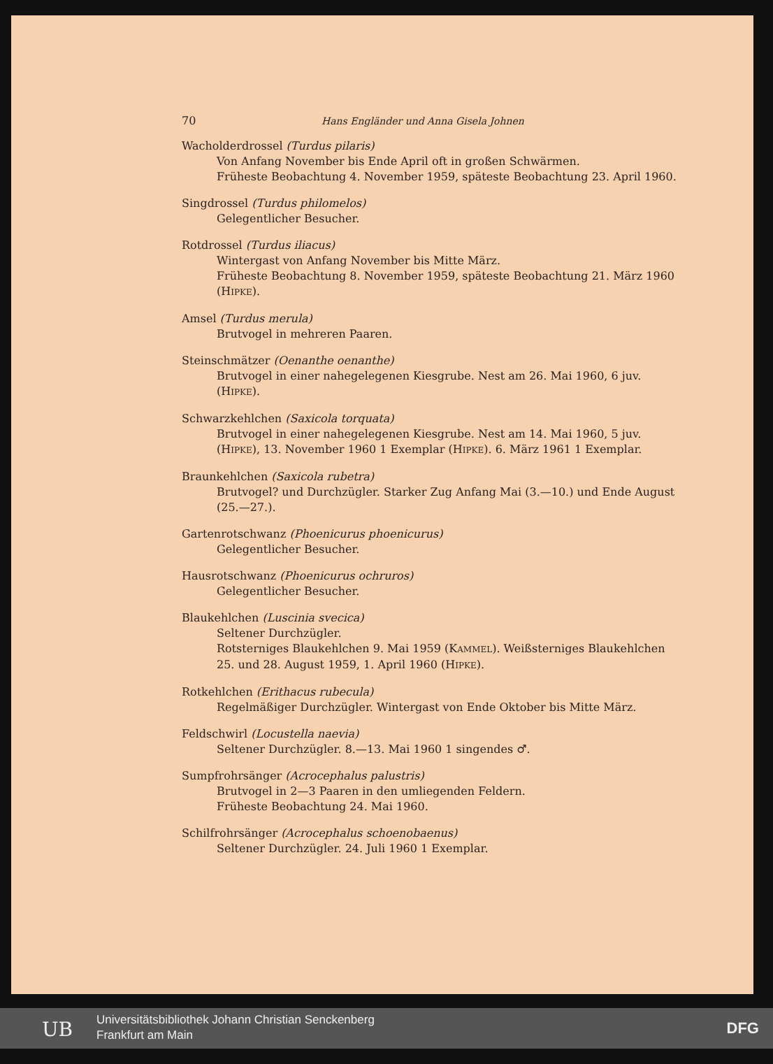70 Hans Engländer und Anna Gisela Johnen
Wacholderdrossel (Turdus pilaris)
Von Anfang November bis Ende April oft in großen Schwärmen.
Früheste Beobachtung 4. November 1959, späteste Beobachtung 23. April 1960.
Singdrossel (Turdus philomelos)
Gelegentlicher Besucher.
Rotdrossel (Turdus iliacus)
Wintergast von Anfang November bis Mitte März.
Früheste Beobachtung 8. November 1959, späteste Beobachtung 21. März 1960 (HIPKE).
Amsel (Turdus merula)
Brutvogel in mehreren Paaren.
Steinschmätzer (Oenanthe oenanthe)
Brutvogel in einer nahegelegenen Kiesgrube. Nest am 26. Mai 1960, 6 juv. (HIPKE).
Schwarzkehlchen (Saxicola torquata)
Brutvogel in einer nahegelegenen Kiesgrube. Nest am 14. Mai 1960, 5 juv. (HIPKE), 13. November 1960 1 Exemplar (HIPKE). 6. März 1961 1 Exemplar.
Braunkehlchen (Saxicola rubetra)
Brutvogel? und Durchzügler. Starker Zug Anfang Mai (3.—10.) und Ende August (25.—27.).
Gartenrotschwanz (Phoenicurus phoenicurus)
Gelegentlicher Besucher.
Hausrotschwanz (Phoenicurus ochruros)
Gelegentlicher Besucher.
Blaukehlchen (Luscinia svecica)
Seltener Durchzügler.
Rotsterniges Blaukehlchen 9. Mai 1959 (KAMMEL). Weißsterniges Blaukehlchen 25. und 28. August 1959, 1. April 1960 (HIPKE).
Rotkehlchen (Erithacus rubecula)
Regelmäßiger Durchzügler. Wintergast von Ende Oktober bis Mitte März.
Feldschwirl (Locustella naevia)
Seltener Durchzügler. 8.—13. Mai 1960 1 singendes ♂.
Sumpfrohrsänger (Acrocephalus palustris)
Brutvogel in 2—3 Paaren in den umliegenden Feldern.
Früheste Beobachtung 24. Mai 1960.
Schilfrohrsänger (Acrocephalus schoenobaenus)
Seltener Durchzügler. 24. Juli 1960 1 Exemplar.
UB
Universitätsbibliothek Johann Christian Senckenberg
Frankfurt am Main
DFG